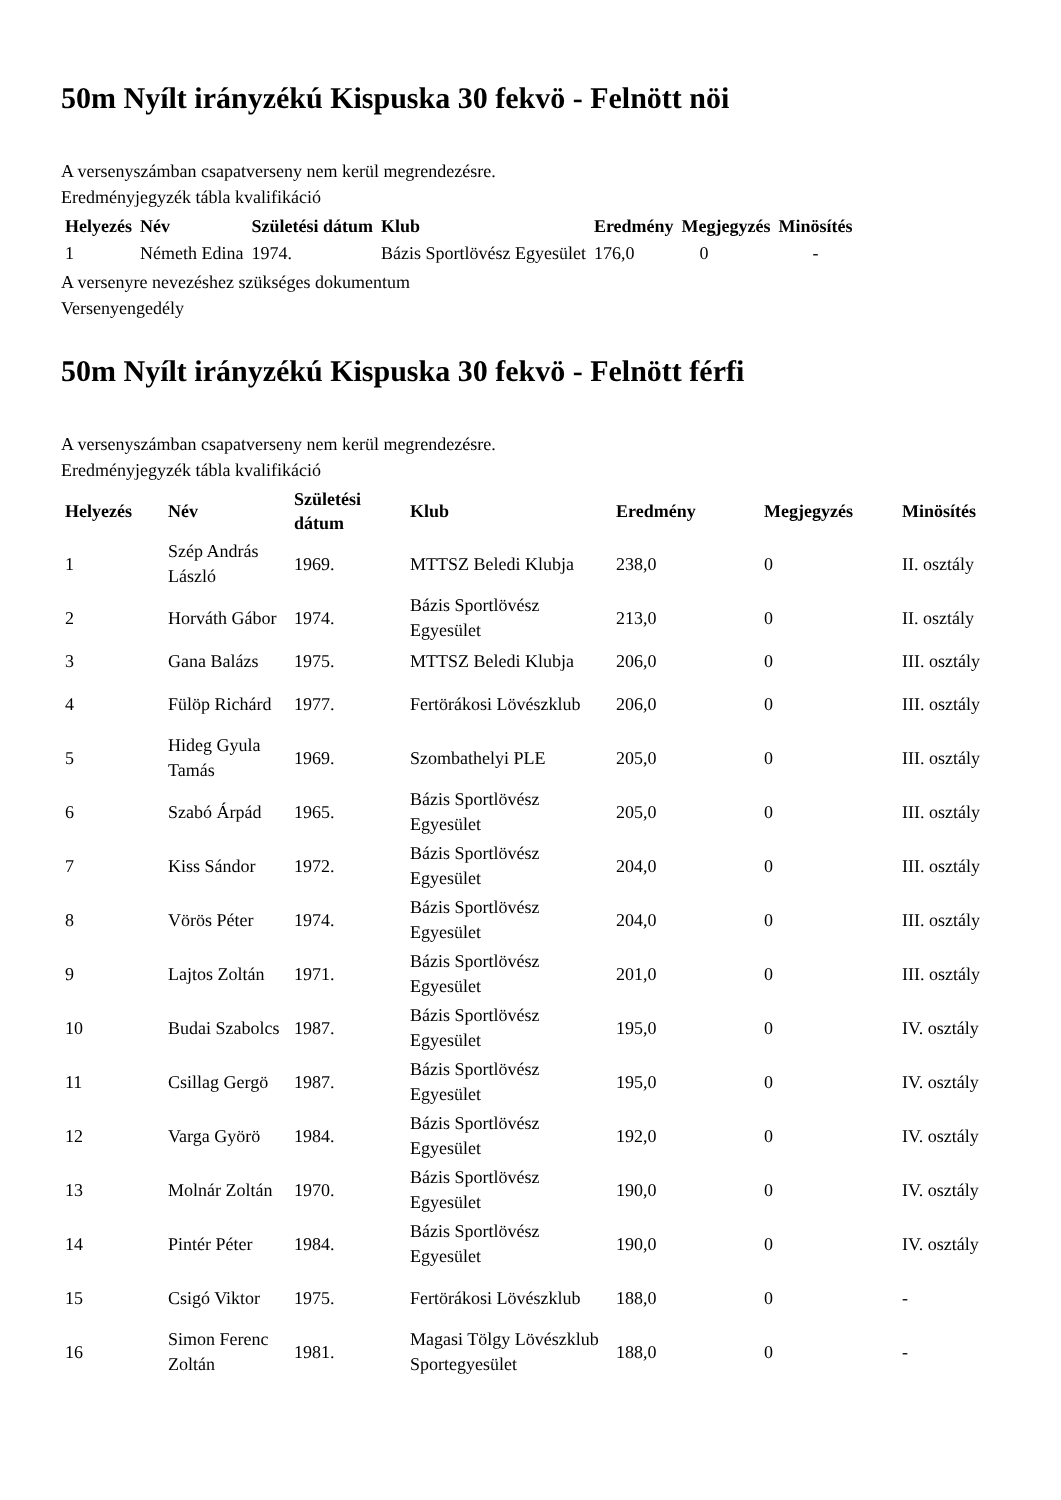50m Nyílt irányzékú Kispuska 30 fekvö - Felnött nöi
A versenyszámban csapatverseny nem kerül megrendezésre.
Eredményjegyzék tábla kvalifikáció
| Helyezés | Név | Születési dátum | Klub | Eredmény | Megjegyzés | Minösítés |
| --- | --- | --- | --- | --- | --- | --- |
| 1 | Németh Edina | 1974. | Bázis Sportlövész Egyesület | 176,0 | 0 | - |
A versenyre nevezéshez szükséges dokumentum
Versenyengedély
50m Nyílt irányzékú Kispuska 30 fekvö - Felnött férfi
A versenyszámban csapatverseny nem kerül megrendezésre.
Eredményjegyzék tábla kvalifikáció
| Helyezés | Név | Születési dátum | Klub | Eredmény | Megjegyzés | Minösítés |
| --- | --- | --- | --- | --- | --- | --- |
| 1 | Szép András László | 1969. | MTTSZ Beledi Klubja | 238,0 | 0 | II. osztály |
| 2 | Horváth Gábor | 1974. | Bázis Sportlövész Egyesület | 213,0 | 0 | II. osztály |
| 3 | Gana Balázs | 1975. | MTTSZ Beledi Klubja | 206,0 | 0 | III. osztály |
| 4 | Fülöp Richárd | 1977. | Fertörákosi Lövészklub | 206,0 | 0 | III. osztály |
| 5 | Hideg Gyula Tamás | 1969. | Szombathelyi PLE | 205,0 | 0 | III. osztály |
| 6 | Szabó Árpád | 1965. | Bázis Sportlövész Egyesület | 205,0 | 0 | III. osztály |
| 7 | Kiss Sándor | 1972. | Bázis Sportlövész Egyesület | 204,0 | 0 | III. osztály |
| 8 | Vörös Péter | 1974. | Bázis Sportlövész Egyesület | 204,0 | 0 | III. osztály |
| 9 | Lajtos Zoltán | 1971. | Bázis Sportlövész Egyesület | 201,0 | 0 | III. osztály |
| 10 | Budai Szabolcs | 1987. | Bázis Sportlövész Egyesület | 195,0 | 0 | IV. osztály |
| 11 | Csillag Gergö | 1987. | Bázis Sportlövész Egyesület | 195,0 | 0 | IV. osztály |
| 12 | Varga Györö | 1984. | Bázis Sportlövész Egyesület | 192,0 | 0 | IV. osztály |
| 13 | Molnár Zoltán | 1970. | Bázis Sportlövész Egyesület | 190,0 | 0 | IV. osztály |
| 14 | Pintér Péter | 1984. | Bázis Sportlövész Egyesület | 190,0 | 0 | IV. osztály |
| 15 | Csigó Viktor | 1975. | Fertörákosi Lövészklub | 188,0 | 0 | - |
| 16 | Simon Ferenc Zoltán | 1981. | Magasi Tölgy Lövészklub Sportegyesület | 188,0 | 0 | - |